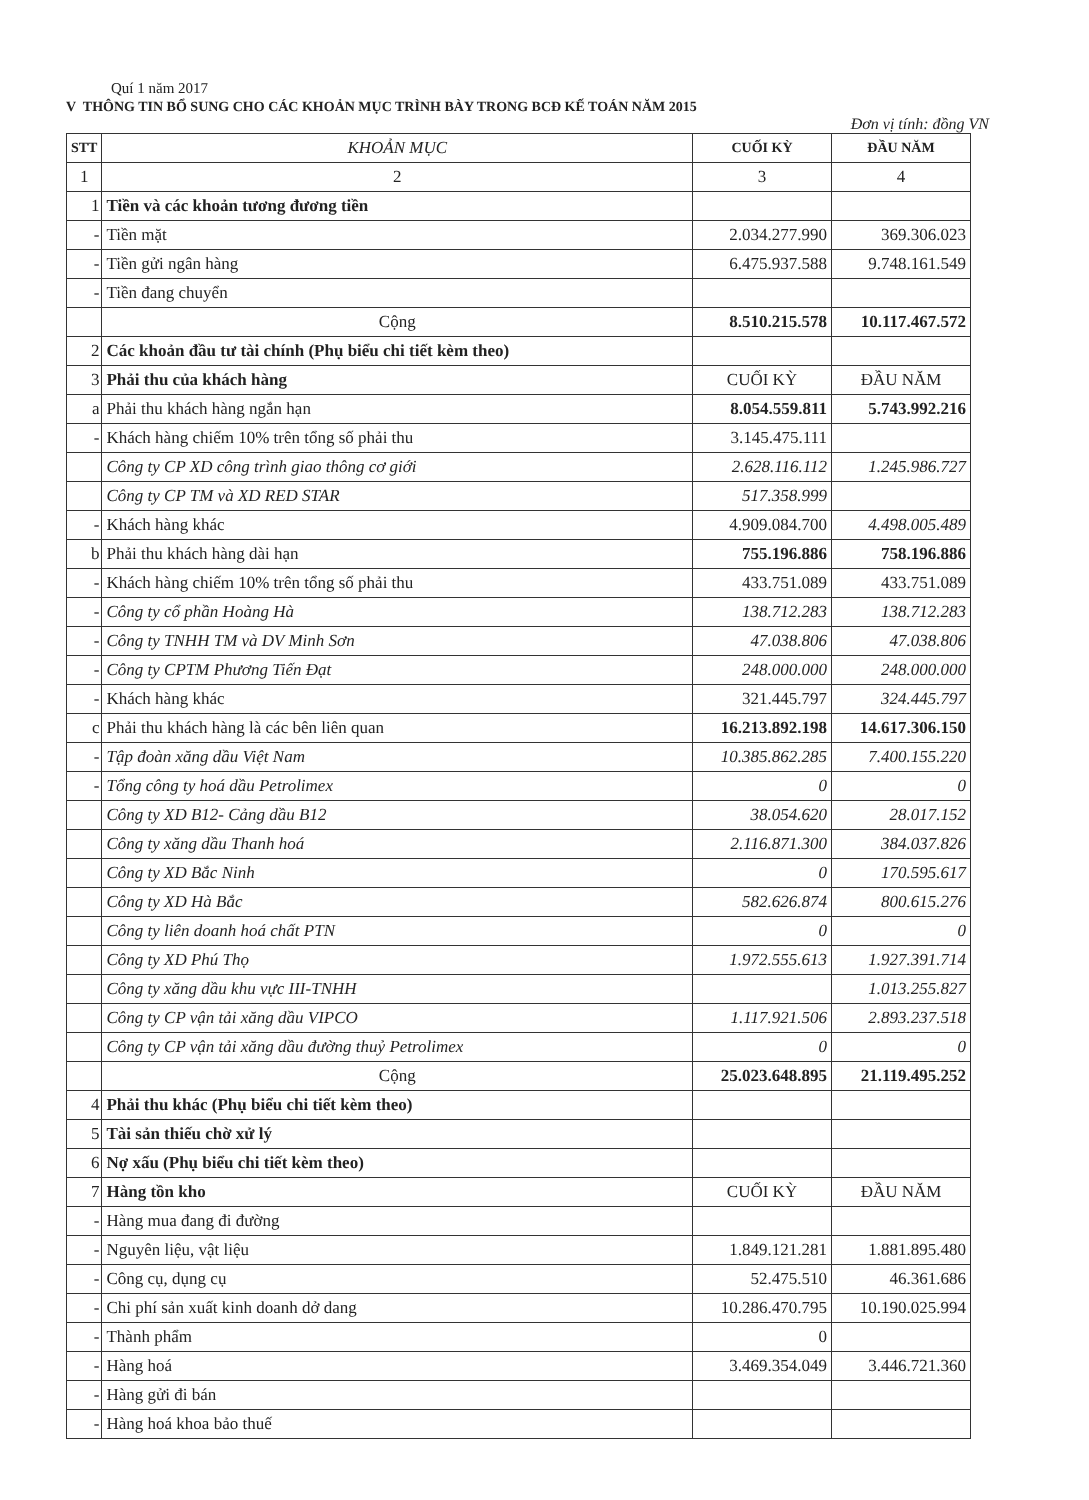Quí 1 năm 2017
V THÔNG TIN BỔ SUNG CHO CÁC KHOẢN MỤC TRÌNH BÀY TRONG BCĐ KẾ TOÁN NĂM 2015
Đơn vị tính: đồng VN
| STT | KHOẢN MỤC | CUỐI KỲ | ĐẦU NĂM |
| --- | --- | --- | --- |
| 1 | 2 | 3 | 4 |
| 1 | Tiền và các khoản tương đương tiền | | |
| - | Tiền mặt | 2.034.277.990 | 369.306.023 |
| - | Tiền gửi ngân hàng | 6.475.937.588 | 9.748.161.549 |
| - | Tiền đang chuyển | | |
| | Cộng | 8.510.215.578 | 10.117.467.572 |
| 2 | Các khoản đầu tư tài chính (Phụ biểu chi tiết kèm theo) | | |
| 3 | Phải thu của khách hàng | CUỐI KỲ | ĐẦU NĂM |
| a | Phải thu khách hàng ngắn hạn | 8.054.559.811 | 5.743.992.216 |
| - | Khách hàng chiếm 10% trên tổng số phải thu | 3.145.475.111 | |
| | Công ty CP XD công trình giao thông cơ giới | 2.628.116.112 | 1.245.986.727 |
| | Công ty CP TM và XD RED STAR | 517.358.999 | |
| - | Khách hàng khác | 4.909.084.700 | 4.498.005.489 |
| b | Phải thu khách hàng dài hạn | 755.196.886 | 758.196.886 |
| - | Khách hàng chiếm 10% trên tổng số phải thu | 433.751.089 | 433.751.089 |
| - | Công ty cổ phần Hoàng Hà | 138.712.283 | 138.712.283 |
| - | Công ty TNHH TM và DV Minh Sơn | 47.038.806 | 47.038.806 |
| - | Công ty CPTM Phương Tiến Đạt | 248.000.000 | 248.000.000 |
| - | Khách hàng khác | 321.445.797 | 324.445.797 |
| c | Phải thu khách hàng là các bên liên quan | 16.213.892.198 | 14.617.306.150 |
| - | Tập đoàn xăng dầu Việt Nam | 10.385.862.285 | 7.400.155.220 |
| - | Tổng công ty hoá dầu Petrolimex | 0 | 0 |
| | Công ty XD B12- Cảng dầu B12 | 38.054.620 | 28.017.152 |
| | Công ty xăng dầu Thanh hoá | 2.116.871.300 | 384.037.826 |
| | Công ty XD Bắc Ninh | 0 | 170.595.617 |
| | Công ty XD Hà Bắc | 582.626.874 | 800.615.276 |
| | Công ty liên doanh hoá chất PTN | 0 | 0 |
| | Công ty XD Phú Thọ | 1.972.555.613 | 1.927.391.714 |
| | Công ty xăng dầu khu vực III-TNHH | | 1.013.255.827 |
| | Công ty CP vận tải xăng dầu VIPCO | 1.117.921.506 | 2.893.237.518 |
| | Công ty CP vận tải xăng dầu đường thuỷ Petrolimex | 0 | 0 |
| | Cộng | 25.023.648.895 | 21.119.495.252 |
| 4 | Phải thu khác (Phụ biểu chi tiết kèm theo) | | |
| 5 | Tài sản thiếu chờ xử lý | | |
| 6 | Nợ xấu (Phụ biểu chi tiết kèm theo) | | |
| 7 | Hàng tồn kho | CUỐI KỲ | ĐẦU NĂM |
| - | Hàng mua đang đi đường | | |
| - | Nguyên liệu, vật liệu | 1.849.121.281 | 1.881.895.480 |
| - | Công cụ, dụng cụ | 52.475.510 | 46.361.686 |
| - | Chi phí sản xuất kinh doanh dở dang | 10.286.470.795 | 10.190.025.994 |
| - | Thành phẩm | 0 | |
| - | Hàng hoá | 3.469.354.049 | 3.446.721.360 |
| - | Hàng gửi đi bán | | |
| - | Hàng hoá khoa bảo thuế | | |